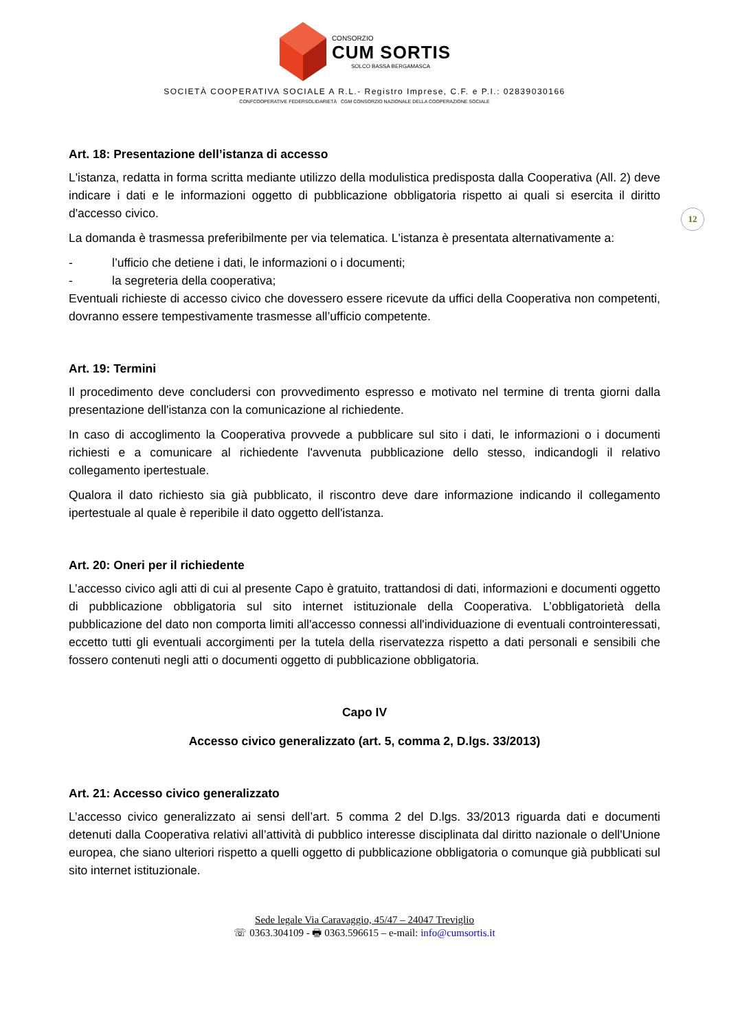CONSORZIO
CUM SORTIS
SOLCO BASSA BERGAMASCA
SOCIETÀ COOPERATIVA SOCIALE A R.L.- Registro Imprese, C.F. e P.I.: 02839030166
CONFCOOPERATIVE FEDERSOLIDARIETÀ CGM CONSORZIO NAZIONALE DELLA COOPERAZIONE SOCIALE
12
Art. 18: Presentazione dell’istanza di accesso
L'istanza, redatta in forma scritta mediante utilizzo della modulistica predisposta dalla Cooperativa (All. 2) deve indicare i dati e le informazioni oggetto di pubblicazione obbligatoria rispetto ai quali si esercita il diritto d'accesso civico.
La domanda è trasmessa preferibilmente per via telematica. L'istanza è presentata alternativamente a:
- l’ufficio che detiene i dati, le informazioni o i documenti;
- la segreteria della cooperativa;
Eventuali richieste di accesso civico che dovessero essere ricevute da uffici della Cooperativa non competenti, dovranno essere tempestivamente trasmesse all’ufficio competente.
Art. 19: Termini
Il procedimento deve concludersi con provvedimento espresso e motivato nel termine di trenta giorni dalla presentazione dell'istanza con la comunicazione al richiedente.
In caso di accoglimento la Cooperativa provvede a pubblicare sul sito i dati, le informazioni o i documenti richiesti e a comunicare al richiedente l'avvenuta pubblicazione dello stesso, indicandogli il relativo collegamento ipertestuale.
Qualora il dato richiesto sia già pubblicato, il riscontro deve dare informazione indicando il collegamento ipertestuale al quale è reperibile il dato oggetto dell'istanza.
Art. 20: Oneri per il richiedente
L’accesso civico agli atti di cui al presente Capo è gratuito, trattandosi di dati, informazioni e documenti oggetto di pubblicazione obbligatoria sul sito internet istituzionale della Cooperativa. L’obbligatorietà della pubblicazione del dato non comporta limiti all'accesso connessi all'individuazione di eventuali controinteressati, eccetto tutti gli eventuali accorgimenti per la tutela della riservatezza rispetto a dati personali e sensibili che fossero contenuti negli atti o documenti oggetto di pubblicazione obbligatoria.
Capo IV
Accesso civico generalizzato (art. 5, comma 2, D.lgs. 33/2013)
Art. 21: Accesso civico generalizzato
L’accesso civico generalizzato ai sensi dell’art. 5 comma 2 del D.lgs. 33/2013 riguarda dati e documenti detenuti dalla Cooperativa relativi all’attività di pubblico interesse disciplinata dal diritto nazionale o dell'Unione europea, che siano ulteriori rispetto a quelli oggetto di pubblicazione obbligatoria o comunque già pubblicati sul sito internet istituzionale.
Sede legale Via Caravaggio, 45/47 – 24047 Treviglio
☏ 0363.304109 - 🖶 0363.596615 – e-mail: info@cumsortis.it